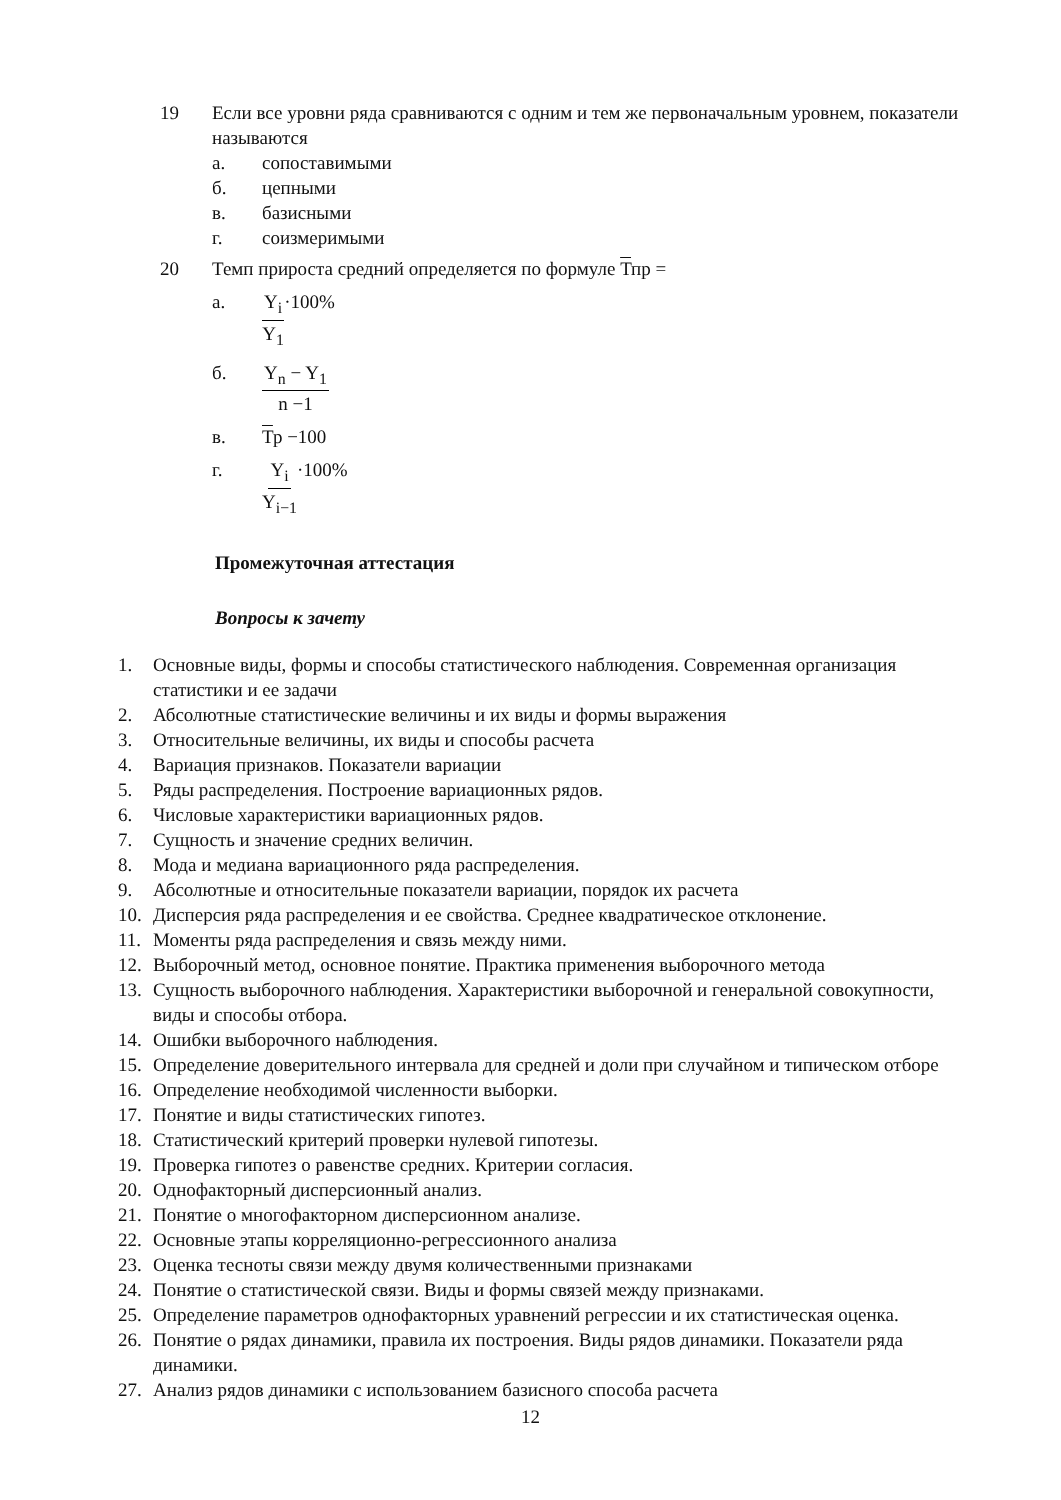19 Если все уровни ряда сравниваются с одним и тем же первоначальным уровнем, показатели называются
а. сопоставимыми
б. цепными
в. базисными
г. соизмеримыми
20 Темп прироста средний определяется по формуле Тпр =
а. Y<sub>i</sub> Y<sub>1</sub> ·100%
б. Y<sub>n</sub> − Y<sub>1</sub> n −1
в. Тр −100
г. Y<sub>i</sub> Y<sub>i−1</sub> ·100%
Промежуточная аттестация
Вопросы к зачету
1. Основные виды, формы и способы статистического наблюдения. Современная организация статистики и ее задачи
2. Абсолютные статистические величины и их виды и формы выражения
3. Относительные величины, их виды и способы расчета
4. Вариация признаков. Показатели вариации
5. Ряды распределения. Построение вариационных рядов.
6. Числовые характеристики вариационных рядов.
7. Сущность и значение средних величин.
8. Мода и медиана вариационного ряда распределения.
9. Абсолютные и относительные показатели вариации, порядок их расчета
10. Дисперсия ряда распределения и ее свойства. Среднее квадратическое отклонение.
11. Моменты ряда распределения и связь между ними.
12. Выборочный метод, основное понятие. Практика применения выборочного метода
13. Сущность выборочного наблюдения. Характеристики выборочной и генеральной совокупности, виды и способы отбора.
14. Ошибки выборочного наблюдения.
15. Определение доверительного интервала для средней и доли при случайном и типическом отборе
16. Определение необходимой численности выборки.
17. Понятие и виды статистических гипотез.
18. Статистический критерий проверки нулевой гипотезы.
19. Проверка гипотез о равенстве средних. Критерии согласия.
20. Однофакторный дисперсионный анализ.
21. Понятие о многофакторном дисперсионном анализе.
22. Основные этапы корреляционно-регрессионного анализа
23. Оценка тесноты связи между двумя количественными признаками
24. Понятие о статистической связи. Виды и формы связей между признаками.
25. Определение параметров однофакторных уравнений регрессии и их статистическая оценка.
26. Понятие о рядах динамики, правила их построения. Виды рядов динамики. Показатели ряда динамики.
27. Анализ рядов динамики с использованием базисного способа расчета
12